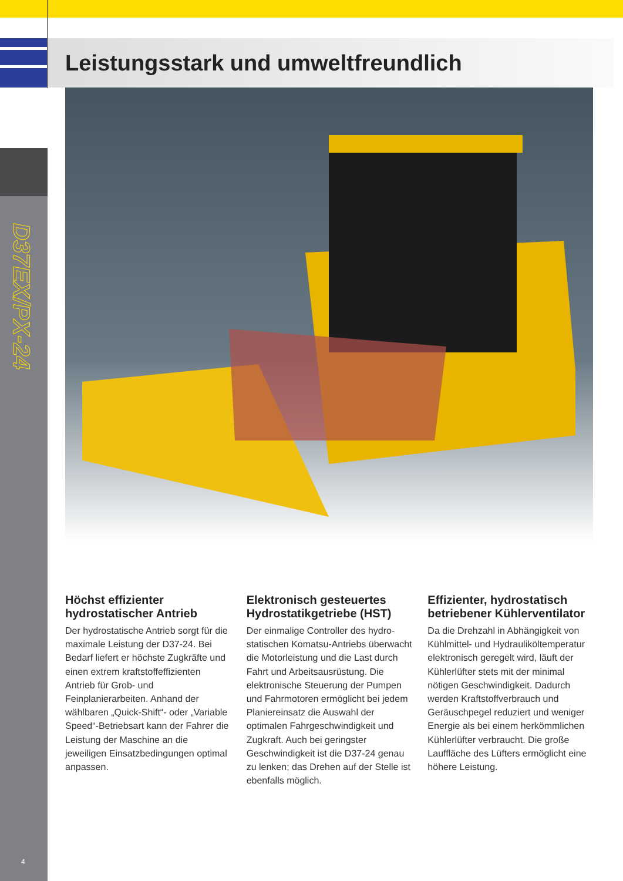Leistungsstark und umweltfreundlich
D37EX/PX-24
Höchst effizienter hydrostatischer Antrieb
Der hydrostatische Antrieb sorgt für die maximale Leistung der D37-24. Bei Bedarf liefert er höchste Zug­kräfte und einen extrem kraftstoff­effizienten Antrieb für Grob- und Feinplanierarbeiten. Anhand der wählbaren „Quick-Shift“- oder „Variable Speed“-Betriebsart kann der Fahrer die Leistung der Maschine an die jeweiligen Einsatzbedingun­gen optimal anpassen.
Elektronisch gesteuertes Hydrostatikgetriebe (HST)
Der einmalige Controller des hydro­statischen Komatsu-Antriebs über­wacht die Motorleistung und die Last durch Fahrt und Arbeitsausrüstung. Die elektronische Steuerung der Pumpen und Fahrmotoren ermöglicht bei jedem Planiereinsatz die Auswahl der optimalen Fahrgeschwindigkeit und Zugkraft. Auch bei geringster Geschwindigkeit ist die D37-24 genau zu lenken; das Drehen auf der Stelle ist ebenfalls möglich.
Effizienter, hydrostatisch betriebener Kühlerventilator
Da die Drehzahl in Abhängigkeit von Kühlmittel- und Hydrauliköltempera­tur elektronisch geregelt wird, läuft der Kühlerlüfter stets mit der minimal nötigen Geschwindigkeit. Dadurch werden Kraftstoffverbrauch und Geräuschpegel reduziert und weniger Energie als bei einem herkömmlichen Kühlerlüfter verbraucht. Die große Lauffläche des Lüfters ermöglicht eine höhere Leistung.
4